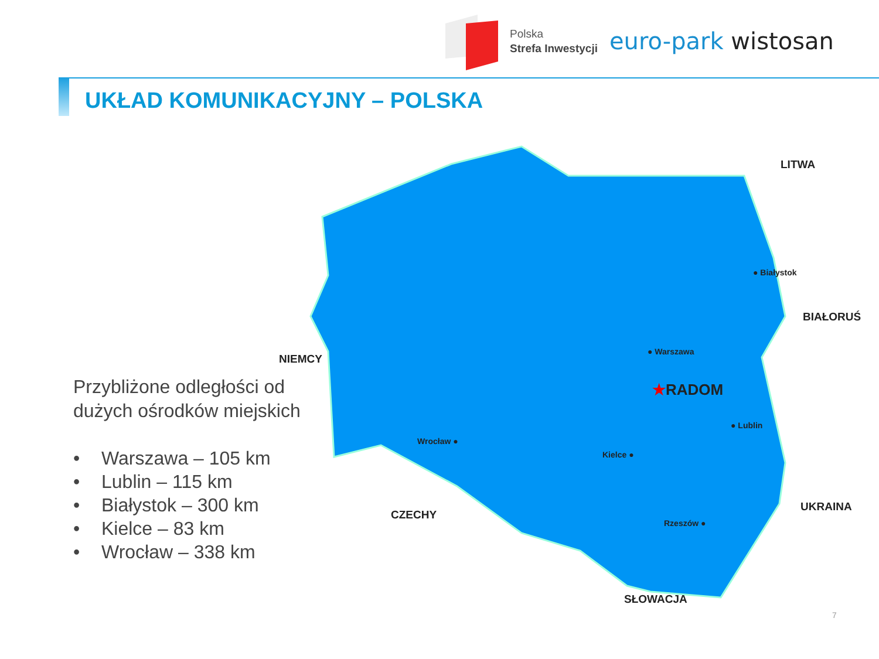Polska
Strefa Inwestycji
euro-park wistosan
UKŁAD KOMUNIKACYJNY – POLSKA
Przybliżone odległości od dużych ośrodków miejskich
• Warszawa – 105 km
• Lublin – 115 km
• Białystok – 300 km
• Kielce – 83 km
• Wrocław – 338 km
LITWA
BIAŁORUŚ
NIEMCY
CZECHY
UKRAINA
SŁOWACJA
● Białystok
● Warszawa
★RADOM
● Lublin
Wrocław ●
Kielce ●
Rzeszów ●
7